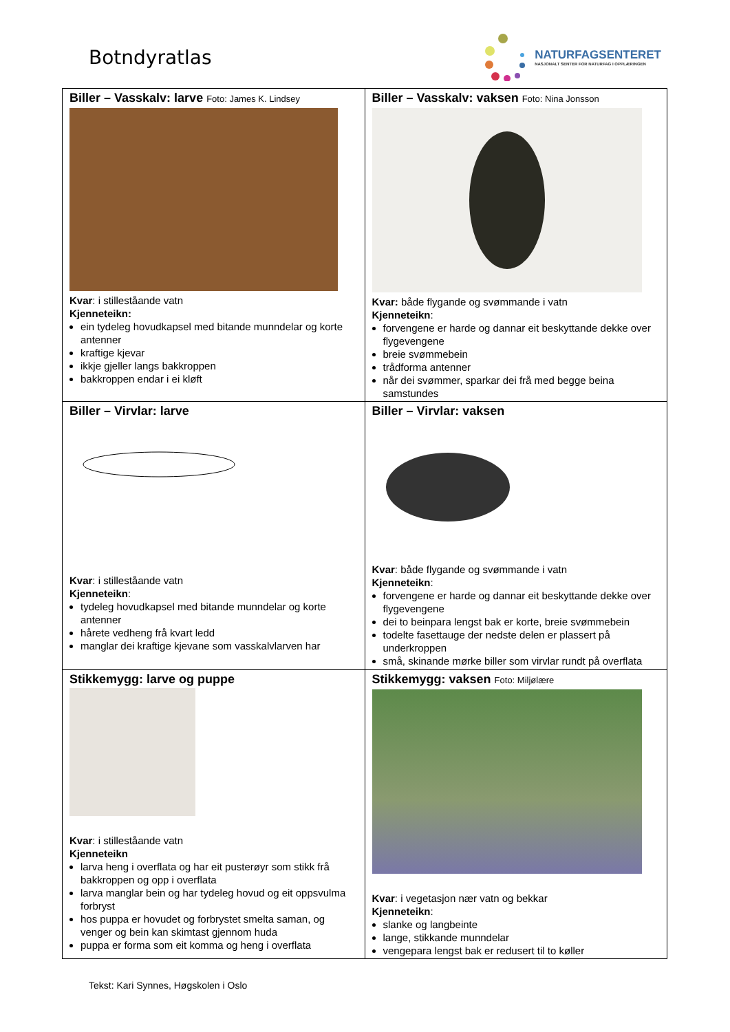Botndyratlas
NATURFAGSENTERET
NASJONALT SENTER FOR NATURFAG I OPPLÆRINGEN
| Biller – Vasskalv: larve Foto: James K. Lindsey Kvar : i stilleståande vatn Kjenneteikn: ein tydeleg hovudkapsel med bitande munndelar og korte antenner kraftige kjevar ikkje gjeller langs bakkroppen bakkroppen endar i ei kløft | Biller – Vasskalv: vaksen Foto: Nina Jonsson Kvar: både flygande og svømmande i vatn Kjenneteikn : forvengene er harde og dannar eit beskyttande dekke over flygevengene breie svømmebein trådforma antenner når dei svømmer, sparkar dei frå med begge beina samstundes |
| Biller – Virvlar: larve Kvar : i stilleståande vatn Kjenneteikn : tydeleg hovudkapsel med bitande munndelar og korte antenner hårete vedheng frå kvart ledd manglar dei kraftige kjevane som vasskalvlarven har | Biller – Virvlar: vaksen Kvar : både flygande og svømmande i vatn Kjenneteikn : forvengene er harde og dannar eit beskyttande dekke over flygevengene dei to beinpara lengst bak er korte, breie svømmebein todelte fasettauge der nedste delen er plassert på underkroppen små, skinande mørke biller som virvlar rundt på overflata |
| Stikkemygg: larve og puppe Kvar : i stilleståande vatn Kjenneteikn larva heng i overflata og har eit pusterøyr som stikk frå bakkroppen og opp i overflata larva manglar bein og har tydeleg hovud og eit oppsvulma forbryst hos puppa er hovudet og forbrystet smelta saman, og venger og bein kan skimtast gjennom huda puppa er forma som eit komma og heng i overflata | Stikkemygg: vaksen Foto: Miljølære Kvar : i vegetasjon nær vatn og bekkar Kjenneteikn : slanke og langbeinte lange, stikkande munndelar vengepara lengst bak er redusert til to køller |
Tekst: Kari Synnes, Høgskolen i Oslo